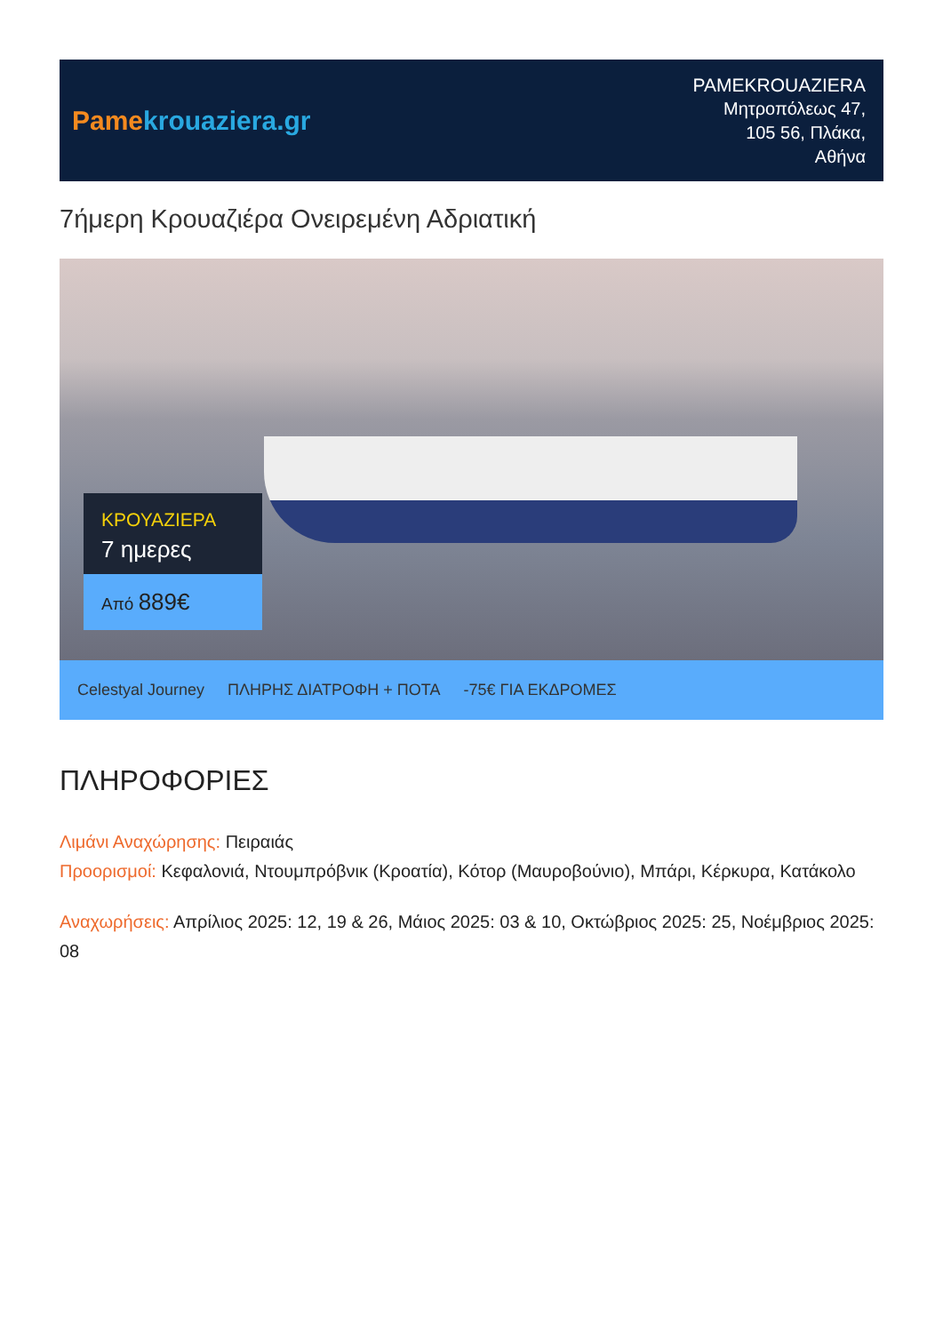Pame krouaziera.gr
PAMEKROUAZIERA
Μητροπόλεως 47,
105 56, Πλάκα,
Αθήνα
7ήμερη Κρουαζιέρα Ονειρεμένη Αδριατική
ΚΡΟΥΑΖΙΕΡΑ
7 ημερες
Από 889€
Celestyal Journey ΠΛΗΡΗΣ ΔΙΑΤΡΟΦΗ + ΠΟΤΑ -75€ ΓΙΑ ΕΚΔΡΟΜΕΣ
ΠΛΗΡΟΦΟΡΙΕΣ
Λιμάνι Αναχώρησης: Πειραιάς
Προορισμοί: Κεφαλονιά, Ντουμπρόβνικ (Κροατία), Κότορ (Μαυροβούνιο), Μπάρι, Κέρκυρα, Κατάκολο
Αναχωρήσεις: Απρίλιος 2025: 12, 19 & 26, Μάιος 2025: 03 & 10, Οκτώβριος 2025: 25, Νοέμβριος 2025: 08